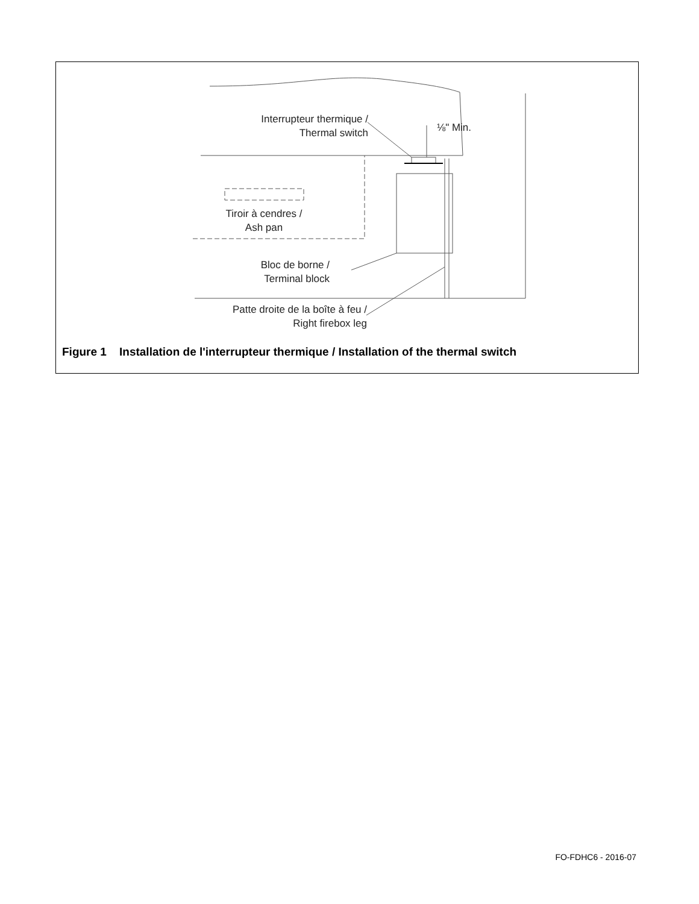Interrupteur thermique /
Thermal switch
⅛" Min.
Tiroir à cendres /
Ash pan
Bloc de borne /
Terminal block
Patte droite de la boîte à feu /
Right firebox leg
Figure 1 Installation de l'interrupteur thermique / Installation of the thermal switch
FO-FDHC6 - 2016-07